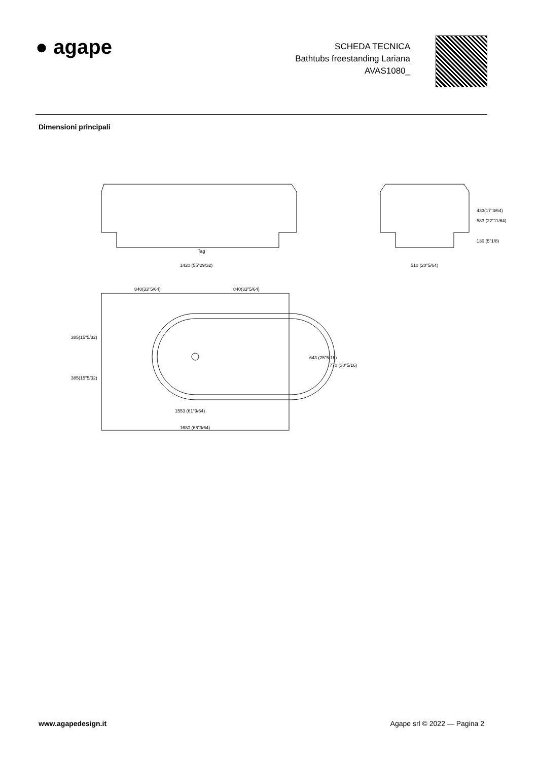● agape
SCHEDA TECNICA
Bathtubs freestanding Lariana
AVAS1080_
Dimensioni principali
Tag
1420 (55"29/32)
510 (20"5/64)
840(33"5/64)
840(33"5/64)
1553 (61"9/64)
1680 (66"9/64)
433(17"3/64)
583 (22"11/64)
130 (5"1/8)
385(15"5/32)
385(15"5/32)
643 (25"5/16)
770 (30"5/16)
www.agapedesign.it Agape srl © 2022 — Pagina 2